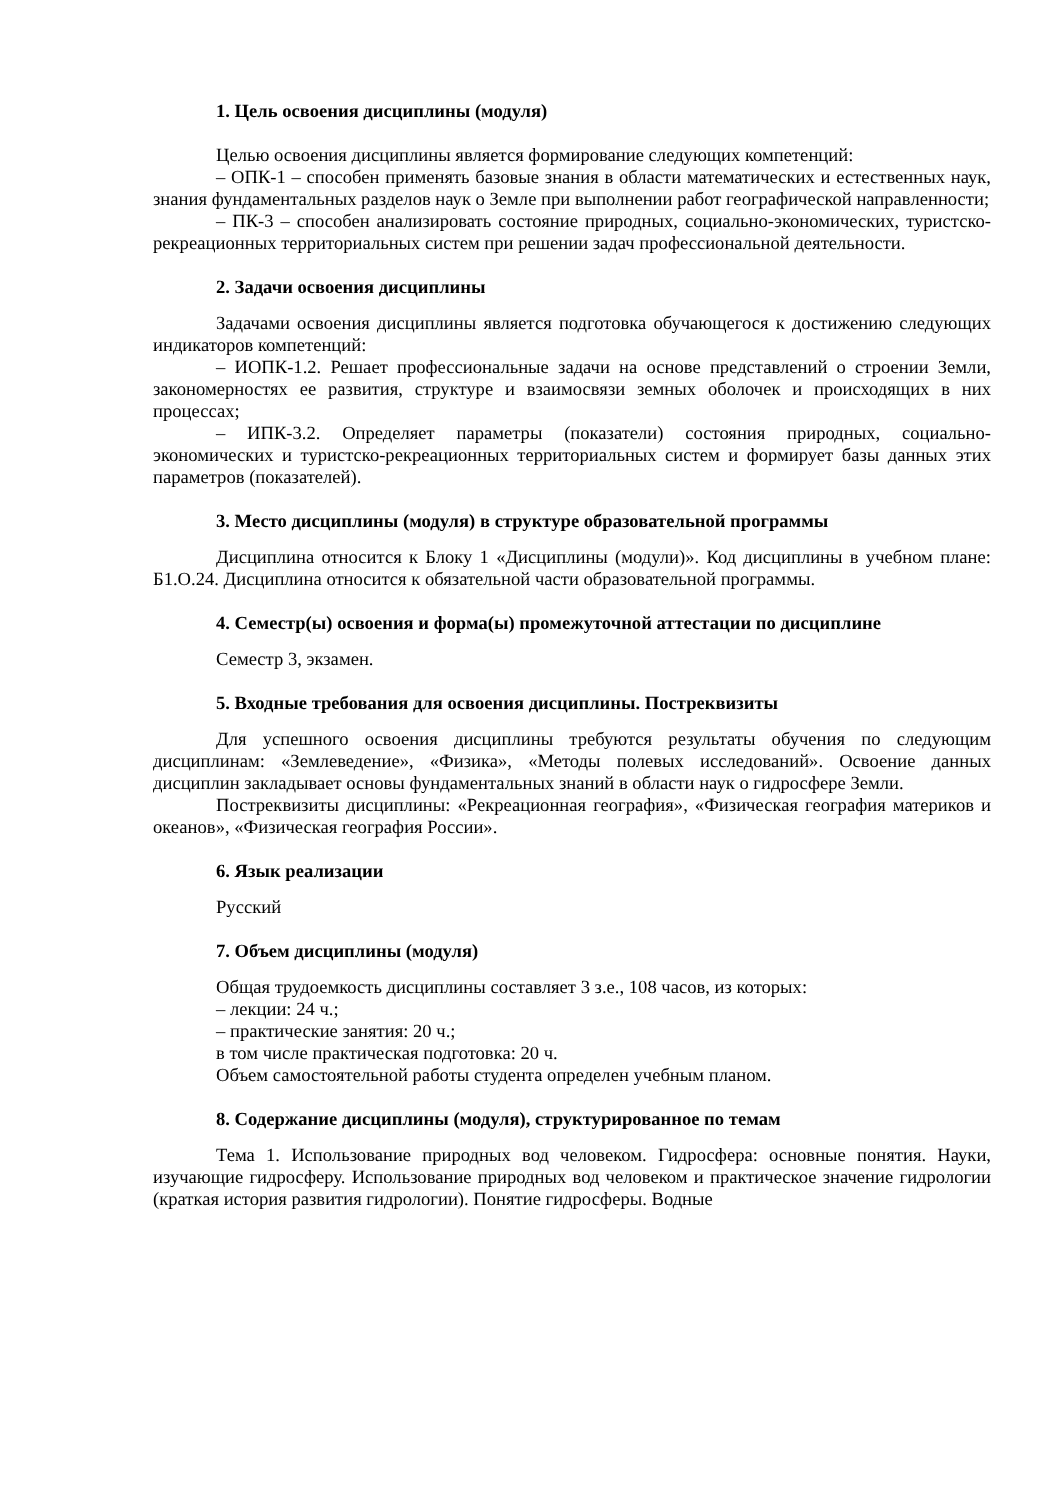1. Цель освоения дисциплины (модуля)
Целью освоения дисциплины является формирование следующих компетенций:
– ОПК-1 – способен применять базовые знания в области математических и естественных наук, знания фундаментальных разделов наук о Земле при выполнении работ географической направленности;
– ПК-3 – способен анализировать состояние природных, социально-экономических, туристско-рекреационных территориальных систем при решении задач профессиональной деятельности.
2. Задачи освоения дисциплины
Задачами освоения дисциплины является подготовка обучающегося к достижению следующих индикаторов компетенций:
– ИОПК-1.2. Решает профессиональные задачи на основе представлений о строении Земли, закономерностях ее развития, структуре и взаимосвязи земных оболочек и происходящих в них процессах;
– ИПК-3.2. Определяет параметры (показатели) состояния природных, социально-экономических и туристско-рекреационных территориальных систем и формирует базы данных этих параметров (показателей).
3. Место дисциплины (модуля) в структуре образовательной программы
Дисциплина относится к Блоку 1 «Дисциплины (модули)». Код дисциплины в учебном плане: Б1.О.24. Дисциплина относится к обязательной части образовательной программы.
4. Семестр(ы) освоения и форма(ы) промежуточной аттестации по дисциплине
Семестр 3, экзамен.
5. Входные требования для освоения дисциплины. Постреквизиты
Для успешного освоения дисциплины требуются результаты обучения по следующим дисциплинам: «Землеведение», «Физика», «Методы полевых исследований». Освоение данных дисциплин закладывает основы фундаментальных знаний в области наук о гидросфере Земли.
Постреквизиты дисциплины: «Рекреационная география», «Физическая география материков и океанов», «Физическая география России».
6. Язык реализации
Русский
7. Объем дисциплины (модуля)
Общая трудоемкость дисциплины составляет 3 з.е., 108 часов, из которых:
– лекции: 24 ч.;
– практические занятия: 20 ч.;
в том числе практическая подготовка: 20 ч.
Объем самостоятельной работы студента определен учебным планом.
8. Содержание дисциплины (модуля), структурированное по темам
Тема 1. Использование природных вод человеком. Гидросфера: основные понятия. Науки, изучающие гидросферу. Использование природных вод человеком и практическое значение гидрологии (краткая история развития гидрологии). Понятие гидросферы. Водные